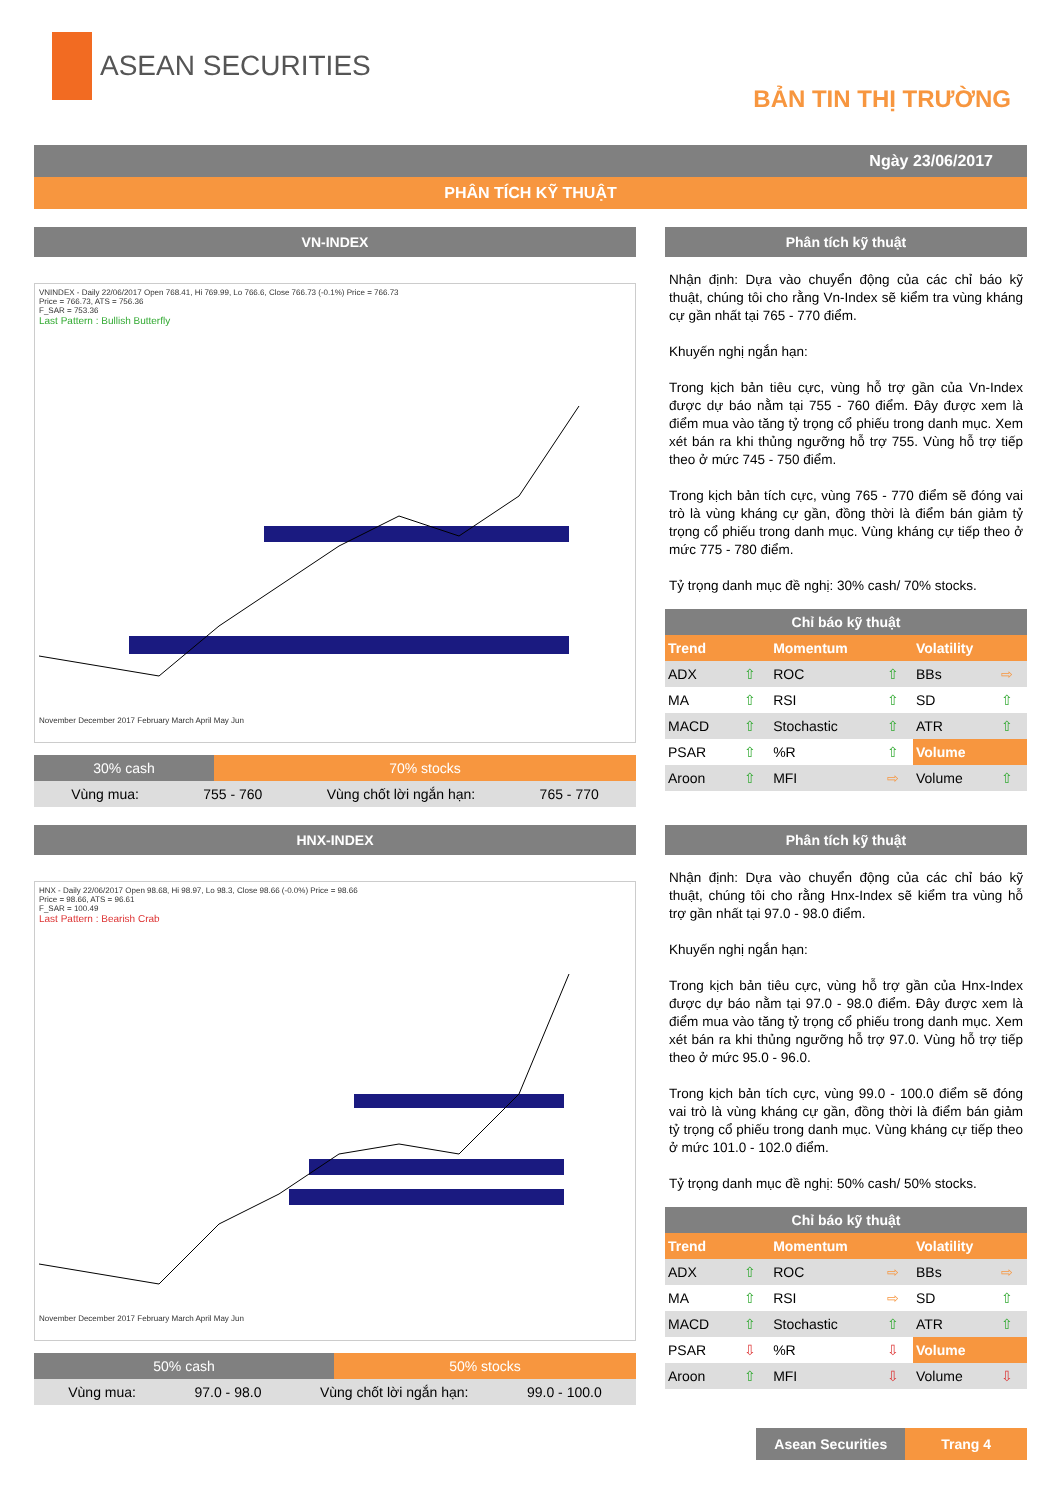ASEAN SECURITIES
BẢN TIN THỊ TRƯỜNG
Ngày 23/06/2017
PHÂN TÍCH KỸ THUẬT
VN-INDEX
VNINDEX - Daily 22/06/2017 Open 768.41, Hi 769.99, Lo 766.6, Close 766.73 (-0.1%) Price = 766.73
Price = 766.73, ATS = 756.36
F_SAR = 753.36
Last Pattern : Bullish Butterfly November December 2017 February March April May Jun
30% cash 70% stocks
Vùng mua: 755 - 760 Vùng chốt lời ngắn hạn: 765 - 770
Phân tích kỹ thuật
Nhận định: Dựa vào chuyển động của các chỉ báo kỹ thuật, chúng tôi cho rằng Vn-Index sẽ kiểm tra vùng kháng cự gần nhất tại 765 - 770 điểm.
Khuyến nghị ngắn hạn:
Trong kịch bản tiêu cực, vùng hỗ trợ gần của Vn-Index được dự báo nằm tại 755 - 760 điểm. Đây được xem là điểm mua vào tăng tỷ trọng cổ phiếu trong danh mục. Xem xét bán ra khi thủng ngưỡng hỗ trợ 755. Vùng hỗ trợ tiếp theo ở mức 745 - 750 điểm.
Trong kịch bản tích cực, vùng 765 - 770 điểm sẽ đóng vai trò là vùng kháng cự gần, đồng thời là điểm bán giảm tỷ trọng cổ phiếu trong danh mục. Vùng kháng cự tiếp theo ở mức 775 - 780 điểm.
Tỷ trọng danh mục đề nghị: 30% cash/ 70% stocks.
| Chỉ báo kỹ thuật | | | | | |
| --- | --- | --- | --- | --- | --- |
| Trend | | Momentum | | Volatility | |
| ADX | ⇧ | ROC | ⇧ | BBs | ⇨ |
| MA | ⇧ | RSI | ⇧ | SD | ⇧ |
| MACD | ⇧ | Stochastic | ⇧ | ATR | ⇧ |
| PSAR | ⇧ | %R | ⇧ | Volume | |
| Aroon | ⇧ | MFI | ⇨ | Volume | ⇧ |
HNX-INDEX
HNX - Daily 22/06/2017 Open 98.68, Hi 98.97, Lo 98.3, Close 98.66 (-0.0%) Price = 98.66
Price = 98.66, ATS = 96.61
F_SAR = 100.49
Last Pattern : Bearish Crab November December 2017 February March April May Jun
50% cash 50% stocks
Vùng mua: 97.0 - 98.0 Vùng chốt lời ngắn hạn: 99.0 - 100.0
Phân tích kỹ thuật
Nhận định: Dựa vào chuyển động của các chỉ báo kỹ thuật, chúng tôi cho rằng Hnx-Index sẽ kiểm tra vùng hỗ trợ gần nhất tại 97.0 - 98.0 điểm.
Khuyến nghị ngắn hạn:
Trong kịch bản tiêu cực, vùng hỗ trợ gần của Hnx-Index được dự báo nằm tại 97.0 - 98.0 điểm. Đây được xem là điểm mua vào tăng tỷ trọng cổ phiếu trong danh mục. Xem xét bán ra khi thủng ngưỡng hỗ trợ 97.0. Vùng hỗ trợ tiếp theo ở mức 95.0 - 96.0.
Trong kịch bản tích cực, vùng 99.0 - 100.0 điểm sẽ đóng vai trò là vùng kháng cự gần, đồng thời là điểm bán giảm tỷ trọng cổ phiếu trong danh mục. Vùng kháng cự tiếp theo ở mức 101.0 - 102.0 điểm.
Tỷ trọng danh mục đề nghị: 50% cash/ 50% stocks.
| Chỉ báo kỹ thuật | | | | | |
| --- | --- | --- | --- | --- | --- |
| Trend | | Momentum | | Volatility | |
| ADX | ⇧ | ROC | ⇨ | BBs | ⇨ |
| MA | ⇧ | RSI | ⇨ | SD | ⇧ |
| MACD | ⇧ | Stochastic | ⇧ | ATR | ⇧ |
| PSAR | ⇩ | %R | ⇩ | Volume | |
| Aroon | ⇧ | MFI | ⇩ | Volume | ⇩ |
Asean Securities Trang 4